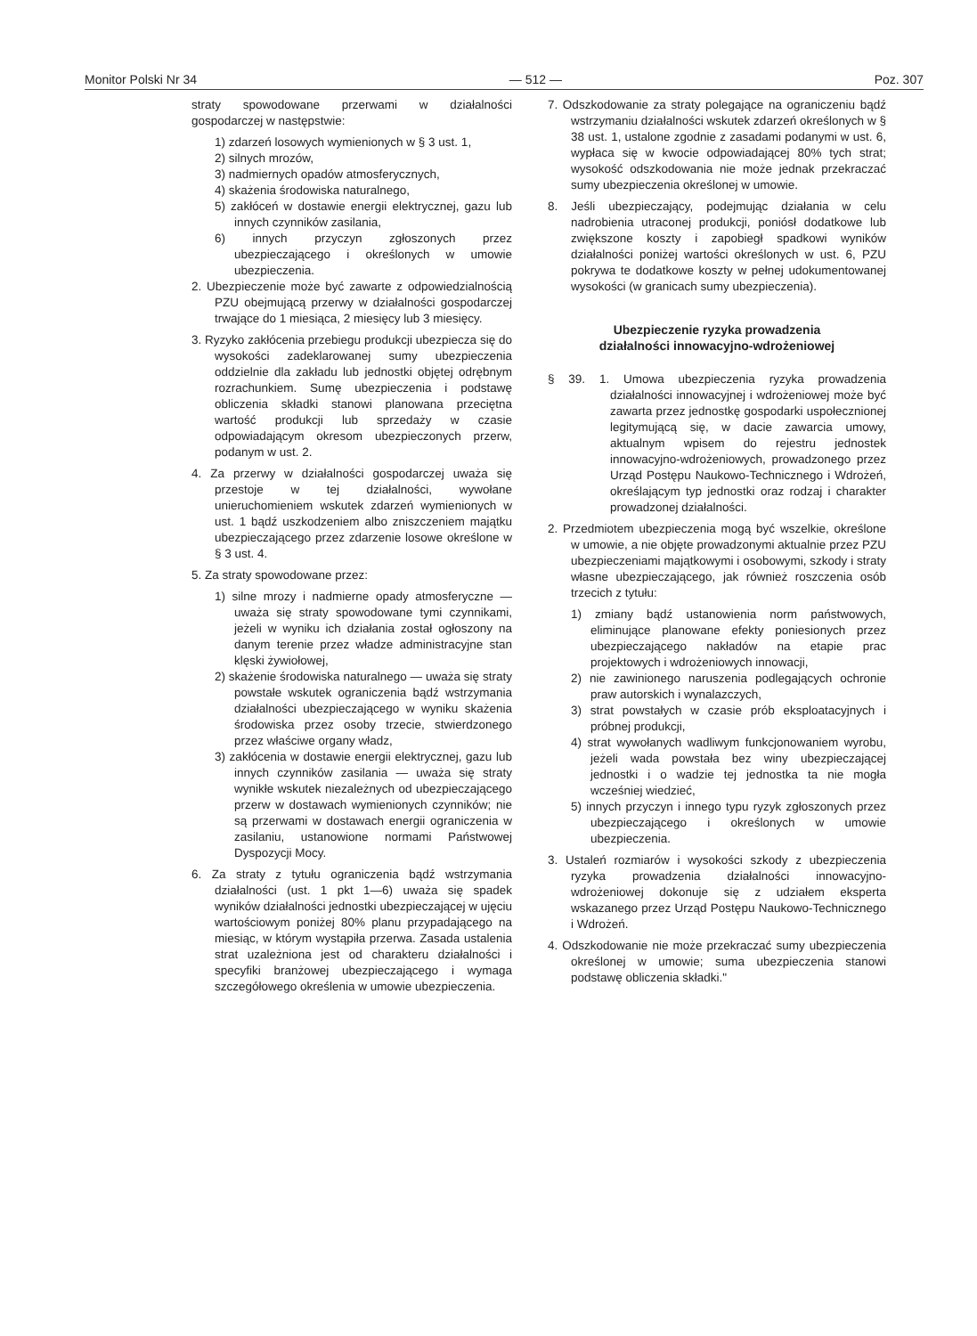Monitor Polski Nr 34 — 512 — Poz. 307
straty spowodowane przerwami w działalności gospodarczej w następstwie:
1) zdarzeń losowych wymienionych w § 3 ust. 1,
2) silnych mrozów,
3) nadmiernych opadów atmosferycznych,
4) skażenia środowiska naturalnego,
5) zakłóceń w dostawie energii elektrycznej, gazu lub innych czynników zasilania,
6) innych przyczyn zgłoszonych przez ubezpieczającego i określonych w umowie ubezpieczenia.
2. Ubezpieczenie może być zawarte z odpowiedzialnością PZU obejmującą przerwy w działalności gospodarczej trwające do 1 miesiąca, 2 miesięcy lub 3 miesięcy.
3. Ryzyko zakłócenia przebiegu produkcji ubezpiecza się do wysokości zadeklarowanej sumy ubezpieczenia oddzielnie dla zakładu lub jednostki objętej odrębnym rozrachunkiem. Sumę ubezpieczenia i podstawę obliczenia składki stanowi planowana przeciętna wartość produkcji lub sprzedaży w czasie odpowiadającym okresom ubezpieczonych przerw, podanym w ust. 2.
4. Za przerwy w działalności gospodarczej uważa się przestoje w tej działalności, wywołane unieruchomieniem wskutek zdarzeń wymienionych w ust. 1 bądź uszkodzeniem albo zniszczeniem majątku ubezpieczającego przez zdarzenie losowe określone w § 3 ust. 4.
5. Za straty spowodowane przez:
1) silne mrozy i nadmierne opady atmosferyczne — uważa się straty spowodowane tymi czynnikami, jeżeli w wyniku ich działania został ogłoszony na danym terenie przez władze administracyjne stan klęski żywiołowej,
2) skażenie środowiska naturalnego — uważa się straty powstałe wskutek ograniczenia bądź wstrzymania działalności ubezpieczającego w wyniku skażenia środowiska przez osoby trzecie, stwierdzonego przez właściwe organy władz,
3) zakłócenia w dostawie energii elektrycznej, gazu lub innych czynników zasilania — uważa się straty wynikłe wskutek niezależnych od ubezpieczającego przerw w dostawach wymienionych czynników; nie są przerwami w dostawach energii ograniczenia w zasilaniu, ustanowione normami Państwowej Dyspozycji Mocy.
6. Za straty z tytułu ograniczenia bądź wstrzymania działalności (ust. 1 pkt 1—6) uważa się spadek wyników działalności jednostki ubezpieczającej w ujęciu wartościowym poniżej 80% planu przypadającego na miesiąc, w którym wystąpiła przerwa. Zasada ustalenia strat uzależniona jest od charakteru działalności i specyfiki branżowej ubezpieczającego i wymaga szczegółowego określenia w umowie ubezpieczenia.
7. Odszkodowanie za straty polegające na ograniczeniu bądź wstrzymaniu działalności wskutek zdarzeń określonych w § 38 ust. 1, ustalone zgodnie z zasadami podanymi w ust. 6, wypłaca się w kwocie odpowiadającej 80% tych strat; wysokość odszkodowania nie może jednak przekraczać sumy ubezpieczenia określonej w umowie.
8. Jeśli ubezpieczający, podejmując działania w celu nadrobienia utraconej produkcji, poniósł dodatkowe lub zwiększone koszty i zapobiegł spadkowi wyników działalności poniżej wartości określonych w ust. 6, PZU pokrywa te dodatkowe koszty w pełnej udokumentowanej wysokości (w granicach sumy ubezpieczenia).
Ubezpieczenie ryzyka prowadzenia
działalności innowacyjno-wdrożeniowej
§ 39. 1. Umowa ubezpieczenia ryzyka prowadzenia działalności innowacyjnej i wdrożeniowej może być zawarta przez jednostkę gospodarki uspołecznionej legitymującą się, w dacie zawarcia umowy, aktualnym wpisem do rejestru jednostek innowacyjno-wdrożeniowych, prowadzonego przez Urząd Postępu Naukowo-Technicznego i Wdrożeń, określającym typ jednostki oraz rodzaj i charakter prowadzonej działalności.
2. Przedmiotem ubezpieczenia mogą być wszelkie, określone w umowie, a nie objęte prowadzonymi aktualnie przez PZU ubezpieczeniami majątkowymi i osobowymi, szkody i straty własne ubezpieczającego, jak również roszczenia osób trzecich z tytułu:
1) zmiany bądź ustanowienia norm państwowych, eliminujące planowane efekty poniesionych przez ubezpieczającego nakładów na etapie prac projektowych i wdrożeniowych innowacji,
2) nie zawinionego naruszenia podlegających ochronie praw autorskich i wynalazczych,
3) strat powstałych w czasie prób eksploatacyjnych i próbnej produkcji,
4) strat wywołanych wadliwym funkcjonowaniem wyrobu, jeżeli wada powstała bez winy ubezpieczającej jednostki i o wadzie tej jednostka ta nie mogła wcześniej wiedzieć,
5) innych przyczyn i innego typu ryzyk zgłoszonych przez ubezpieczającego i określonych w umowie ubezpieczenia.
3. Ustaleń rozmiarów i wysokości szkody z ubezpieczenia ryzyka prowadzenia działalności innowacyjno-wdrożeniowej dokonuje się z udziałem eksperta wskazanego przez Urząd Postępu Naukowo-Technicznego i Wdrożeń.
4. Odszkodowanie nie może przekraczać sumy ubezpieczenia określonej w umowie; suma ubezpieczenia stanowi podstawę obliczenia składki."